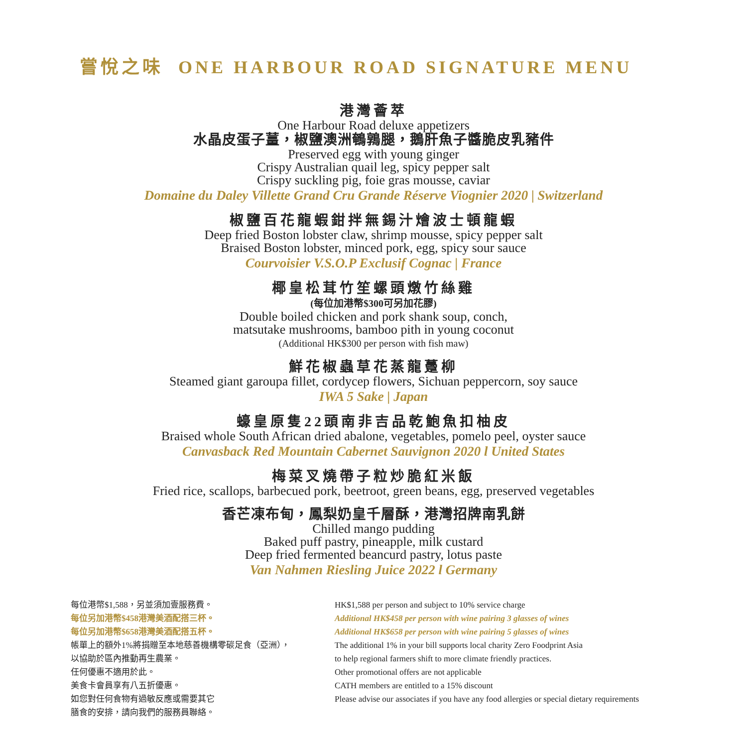嘗悅之味 ONE HARBOUR ROAD SIGNATURE MENU
港灣薈萃
One Harbour Road deluxe appetizers
水晶皮蛋子薑，椒鹽澳洲鵪鶉腿，鵝肝魚子醬脆皮乳豬件
Preserved egg with young ginger
Crispy Australian quail leg, spicy pepper salt
Crispy suckling pig, foie gras mousse, caviar
Domaine du Daley Villette Grand Cru Grande Réserve Viognier 2020 | Switzerland
椒鹽百花龍蝦鉗拌無錫汁燴波士頓龍蝦
Deep fried Boston lobster claw, shrimp mousse, spicy pepper salt
Braised Boston lobster, minced pork, egg, spicy sour sauce
Courvoisier V.S.O.P Exclusif Cognac | France
椰皇松茸竹笙螺頭燉竹絲雞
(每位加港幣$300可另加花膠)
Double boiled chicken and pork shank soup, conch,
matsutake mushrooms, bamboo pith in young coconut
(Additional HK$300 per person with fish maw)
鮮花椒蟲草花蒸龍躉柳
Steamed giant garoupa fillet, cordycep flowers, Sichuan peppercorn, soy sauce
IWA 5 Sake | Japan
蠔皇原隻22頭南非吉品乾鮑魚扣柚皮
Braised whole South African dried abalone, vegetables, pomelo peel, oyster sauce
Canvasback Red Mountain Cabernet Sauvignon 2020 l United States
梅菜叉燒帶子粒炒脆紅米飯
Fried rice, scallops, barbecued pork, beetroot, green beans, egg, preserved vegetables
香芒凍布甸，鳳梨奶皇千層酥，港灣招牌南乳餅
Chilled mango pudding
Baked puff pastry, pineapple, milk custard
Deep fried fermented beancurd pastry, lotus paste
Van Nahmen Riesling Juice 2022 l Germany
每位港幣$1,588，另並須加壹服務費。
每位另加港幣$458港灣美酒配搭三杯。
每位另加港幣$658港灣美酒配搭五杯。
帳單上的額外1%將捐贈至本地慈善機構零碳足食（亞洲），
以協助於區內推動再生農業。
任何優惠不適用於此。
美食卡會員享有八五折優惠。
如您對任何食物有過敏反應或需要其它
膳食的安排，請向我們的服務員聯絡。
HK$1,588 per person and subject to 10% service charge
Additional HK$458 per person with wine pairing 3 glasses of wines
Additional HK$658 per person with wine pairing 5 glasses of wines
The additional 1% in your bill supports local charity Zero Foodprint Asia
to help regional farmers shift to more climate friendly practices.
Other promotional offers are not applicable
CATH members are entitled to a 15% discount
Please advise our associates if you have any food allergies or special dietary requirements